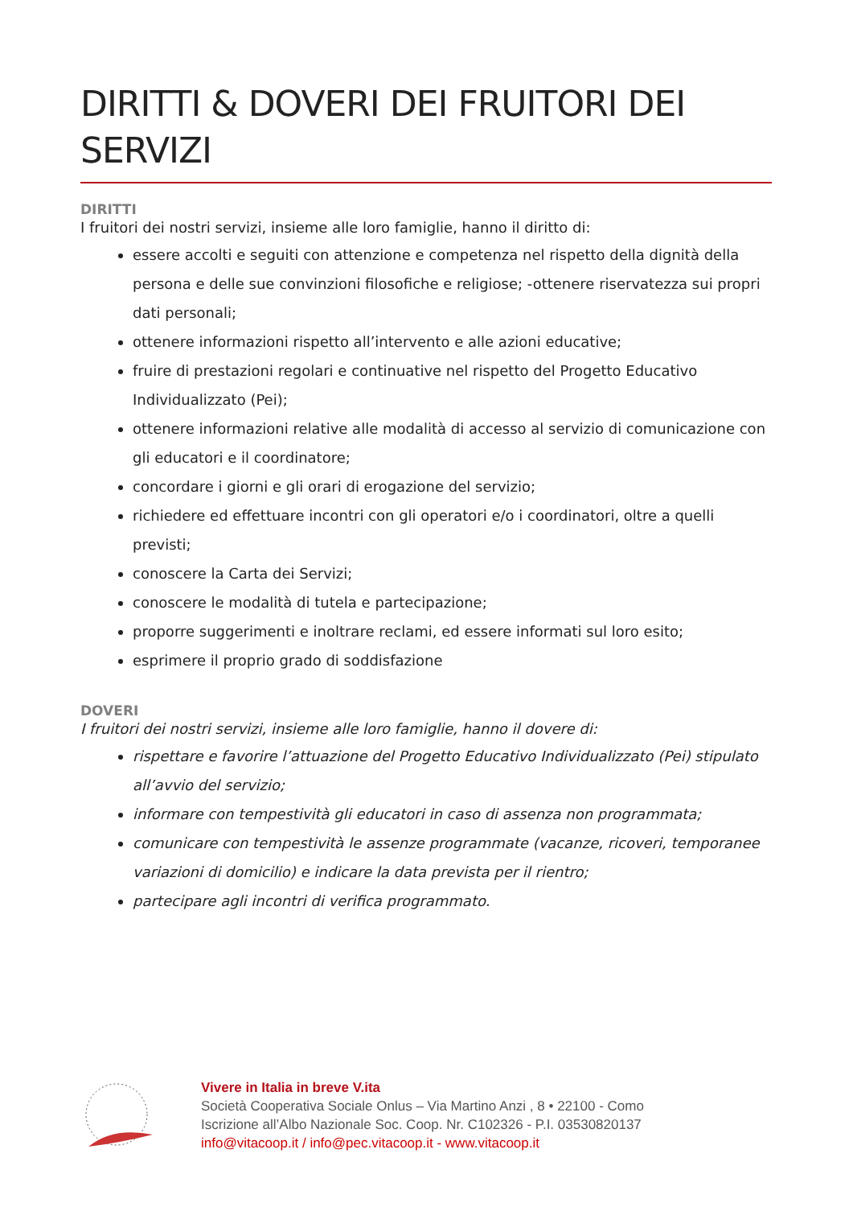DIRITTI & DOVERI DEI FRUITORI DEI SERVIZI
DIRITTI
I fruitori dei nostri servizi, insieme alle loro famiglie, hanno il diritto di:
essere accolti e seguiti con attenzione e competenza nel rispetto della dignità della persona e delle sue convinzioni filosofiche e religiose; -ottenere riservatezza sui propri dati personali;
ottenere informazioni rispetto all’intervento e alle azioni educative;
fruire di prestazioni regolari e continuative nel rispetto del Progetto Educativo Individualizzato (Pei);
ottenere informazioni relative alle modalità di accesso al servizio di comunicazione con gli educatori e il coordinatore;
concordare i giorni e gli orari di erogazione del servizio;
richiedere ed effettuare incontri con gli operatori e/o i coordinatori, oltre a quelli previsti;
conoscere la Carta dei Servizi;
conoscere le modalità di tutela e partecipazione;
proporre suggerimenti e inoltrare reclami, ed essere informati sul loro esito;
esprimere il proprio grado di soddisfazione
DOVERI
I fruitori dei nostri servizi, insieme alle loro famiglie, hanno il dovere di:
rispettare e favorire l’attuazione del Progetto Educativo Individualizzato (Pei) stipulato all’avvio del servizio;
informare con tempestività gli educatori in caso di assenza non programmata;
comunicare con tempestività le assenze programmate (vacanze, ricoveri, temporanee variazioni di domicilio) e indicare la data prevista per il rientro;
partecipare agli incontri di verifica programmato.
Vivere in Italia in breve V.ita
Società Cooperativa Sociale Onlus – Via Martino Anzi , 8 • 22100 - Como
Iscrizione all’Albo Nazionale Soc. Coop. Nr. C102326 - P.I. 03530820137
info@vitacoop.it / info@pec.vitacoop.it - www.vitacoop.it